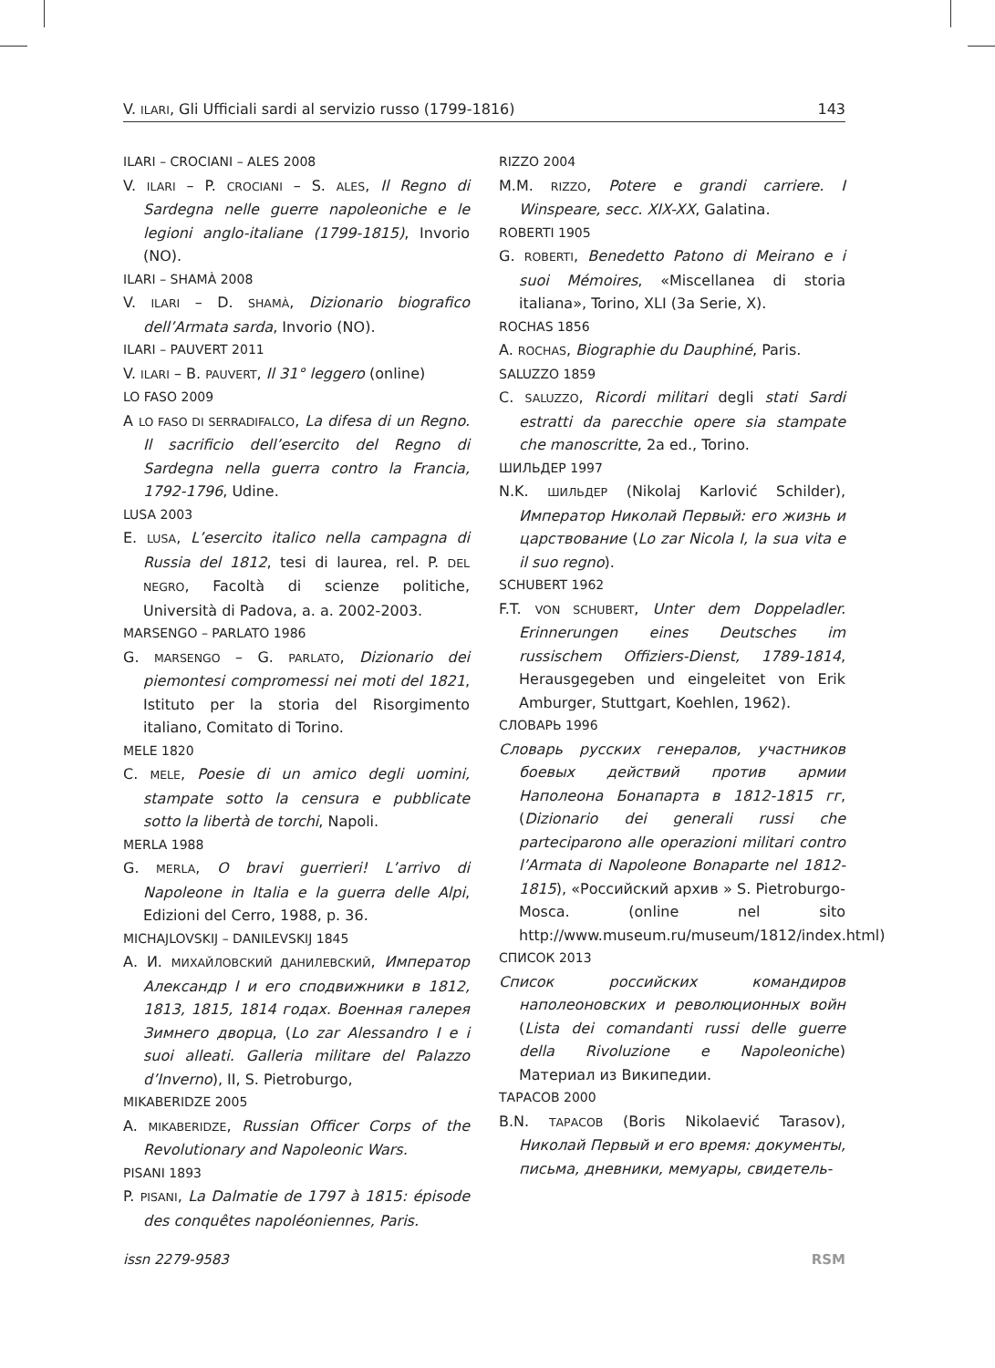V. ILARI, Gli Ufficiali sardi al servizio russo (1799-1816) 143
ILARI – CROCIANI – ALES 2008
V. ILARI – P. CROCIANI – S. ALES, Il Regno di Sardegna nelle guerre napoleoniche e le legioni anglo-italiane (1799-1815), Invorio (NO).
ILARI – SHAMÀ 2008
V. ILARI – D. SHAMÀ, Dizionario biografico dell’Armata sarda, Invorio (NO).
ILARI – PAUVERT 2011
V. ILARI – B. PAUVERT, Il 31° leggero (online)
LO FASO 2009
A LO FASO DI SERRADIFALCO, La difesa di un Regno. Il sacrificio dell’esercito del Regno di Sardegna nella guerra contro la Francia, 1792-1796, Udine.
LUSA 2003
E. LUSA, L’esercito italico nella campagna di Russia del 1812, tesi di laurea, rel. P. DEL NEGRO, Facoltà di scienze politiche, Università di Padova, a. a. 2002-2003.
MARSENGO – PARLATO 1986
G. MARSENGO – G. PARLATO, Dizionario dei piemontesi compromessi nei moti del 1821, Istituto per la storia del Risorgimento italiano, Comitato di Torino.
MELE 1820
C. MELE, Poesie di un amico degli uomini, stampate sotto la censura e pubblicate sotto la libertà de torchi, Napoli.
MERLA 1988
G. MERLA, O bravi guerrieri! L’arrivo di Napoleone in Italia e la guerra delle Alpi, Edizioni del Cerro, 1988, p. 36.
MICHAJLOVSKIJ – DANILEVSKIJ 1845
А. И. МИХАЙЛОВСКИЙ ДАНИЛЕВСКИЙ, Император Александр I и его сподвижники в 1812, 1813, 1815, 1814 годах. Военная галерея Зимнего дворца, (Lo zar Alessandro I e i suoi alleati. Galleria militare del Palazzo d’Inverno), II, S. Pietroburgo,
MIKABERIDZE 2005
A. MIKABERIDZE, Russian Officer Corps of the Revolutionary and Napoleonic Wars.
PISANI 1893
P. PISANI, La Dalmatie de 1797 à 1815: épisode des conquêtes napoléoniennes, Paris.
RIZZO 2004
M.M. RIZZO, Potere e grandi carriere. I Winspeare, secc. XIX-XX, Galatina.
ROBERTI 1905
G. ROBERTI, Benedetto Patono di Meirano e i suoi Mémoires, «Miscellanea di storia italiana», Torino, XLI (3a Serie, X).
ROCHAS 1856
A. ROCHAS, Biographie du Dauphiné, Paris.
SALUZZO 1859
C. SALUZZO, Ricordi militari degli stati Sardi estratti da parecchie opere sia stampate che manoscritte, 2a ed., Torino.
ШИЛЬДЕР 1997
N.K. ШИЛЬДЕР (Nikolaj Karlović Schilder), Император Николай Первый: его жизнь и царствование (Lo zar Nicola I, la sua vita e il suo regno).
SCHUBERT 1962
F.T. VON SCHUBERT, Unter dem Doppeladler. Erinnerungen eines Deutsches im russischem Offiziers-Dienst, 1789-1814, Herausgegeben und eingeleitet von Erik Amburger, Stuttgart, Koehlen, 1962).
СЛОВАРЬ 1996
Словарь русских генералов, участников боевых действий против армии Наполеона Бонапарта в 1812-1815 гг, (Dizionario dei generali russi che parteciparono alle operazioni militari contro l’Armata di Napoleone Bonaparte nel 1812-1815), «Российский архив » S. Pietroburgo-Mosca. (online nel sito http://www.museum.ru/museum/1812/index.html)
СПИСОК 2013
Список российских командиров наполеоновских и революционных войн (Lista dei comandanti russi delle guerre della Rivoluzione e Napoleoniche) Материал из Википедии.
ТАРАСОВ 2000
B.N. ТАРАСОВ (Boris Nikolaević Tarasov), Николай Первый и его время: документы, письма, дневники, мемуары, свидетель-
issn 2279-9583 RSM